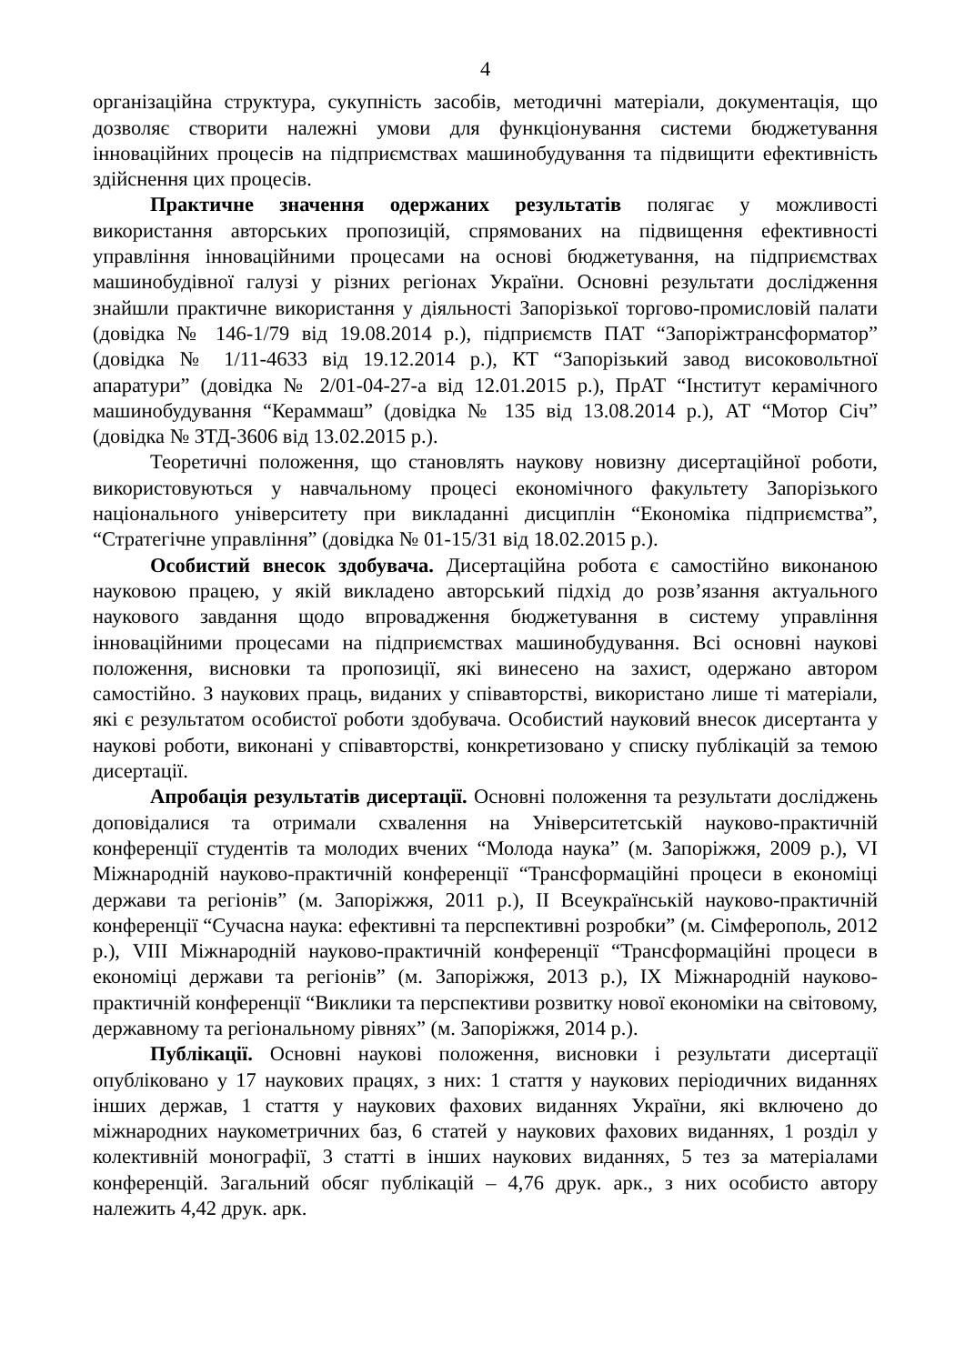4
організаційна структура, сукупність засобів, методичні матеріали, документація, що дозволяє створити належні умови для функціонування системи бюджетування інноваційних процесів на підприємствах машинобудування та підвищити ефективність здійснення цих процесів.
Практичне значення одержаних результатів полягає у можливості використання авторських пропозицій, спрямованих на підвищення ефективності управління інноваційними процесами на основі бюджетування, на підприємствах машинобудівної галузі у різних регіонах України. Основні результати дослідження знайшли практичне використання у діяльності Запорізької торгово-промисловій палати (довідка № 146-1/79 від 19.08.2014 р.), підприємств ПАТ “Запоріжтрансформатор” (довідка № 1/11-4633 від 19.12.2014 р.), КТ “Запорізький завод високовольтної апаратури” (довідка № 2/01-04-27-а від 12.01.2015 р.), ПрАТ “Інститут керамічного машинобудування “Кераммаш” (довідка № 135 від 13.08.2014 р.), АТ “Мотор Січ” (довідка № ЗТД-3606 від 13.02.2015 р.).
Теоретичні положення, що становлять наукову новизну дисертаційної роботи, використовуються у навчальному процесі економічного факультету Запорізького національного університету при викладанні дисциплін “Економіка підприємства”, “Стратегічне управління” (довідка № 01-15/31 від 18.02.2015 р.).
Особистий внесок здобувача. Дисертаційна робота є самостійно виконаною науковою працею, у якій викладено авторський підхід до розв’язання актуального наукового завдання щодо впровадження бюджетування в систему управління інноваційними процесами на підприємствах машинобудування. Всі основні наукові положення, висновки та пропозиції, які винесено на захист, одержано автором самостійно. З наукових праць, виданих у співавторстві, використано лише ті матеріали, які є результатом особистої роботи здобувача. Особистий науковий внесок дисертанта у наукові роботи, виконані у співавторстві, конкретизовано у списку публікацій за темою дисертації.
Апробація результатів дисертації. Основні положення та результати досліджень доповідалися та отримали схвалення на Університетській науково-практичній конференції студентів та молодих вчених “Молода наука” (м. Запоріжжя, 2009 р.), VI Міжнародній науково-практичній конференції “Трансформаційні процеси в економіці держави та регіонів” (м. Запоріжжя, 2011 р.), ІІ Всеукраїнській науково-практичній конференції “Сучасна наука: ефективні та перспективні розробки” (м. Сімферополь, 2012 р.), VIII Міжнародній науково-практичній конференції “Трансформаційні процеси в економіці держави та регіонів” (м. Запоріжжя, 2013 р.), IX Міжнародній науково-практичній конференції “Виклики та перспективи розвитку нової економіки на світовому, державному та регіональному рівнях” (м. Запоріжжя, 2014 р.).
Публікації. Основні наукові положення, висновки і результати дисертації опубліковано у 17 наукових працях, з них: 1 стаття у наукових періодичних виданнях інших держав, 1 стаття у наукових фахових виданнях України, які включено до міжнародних наукометричних баз, 6 статей у наукових фахових виданнях, 1 розділ у колективній монографії, 3 статті в інших наукових виданнях, 5 тез за матеріалами конференцій. Загальний обсяг публікацій – 4,76 друк. арк., з них особисто автору належить 4,42 друк. арк.